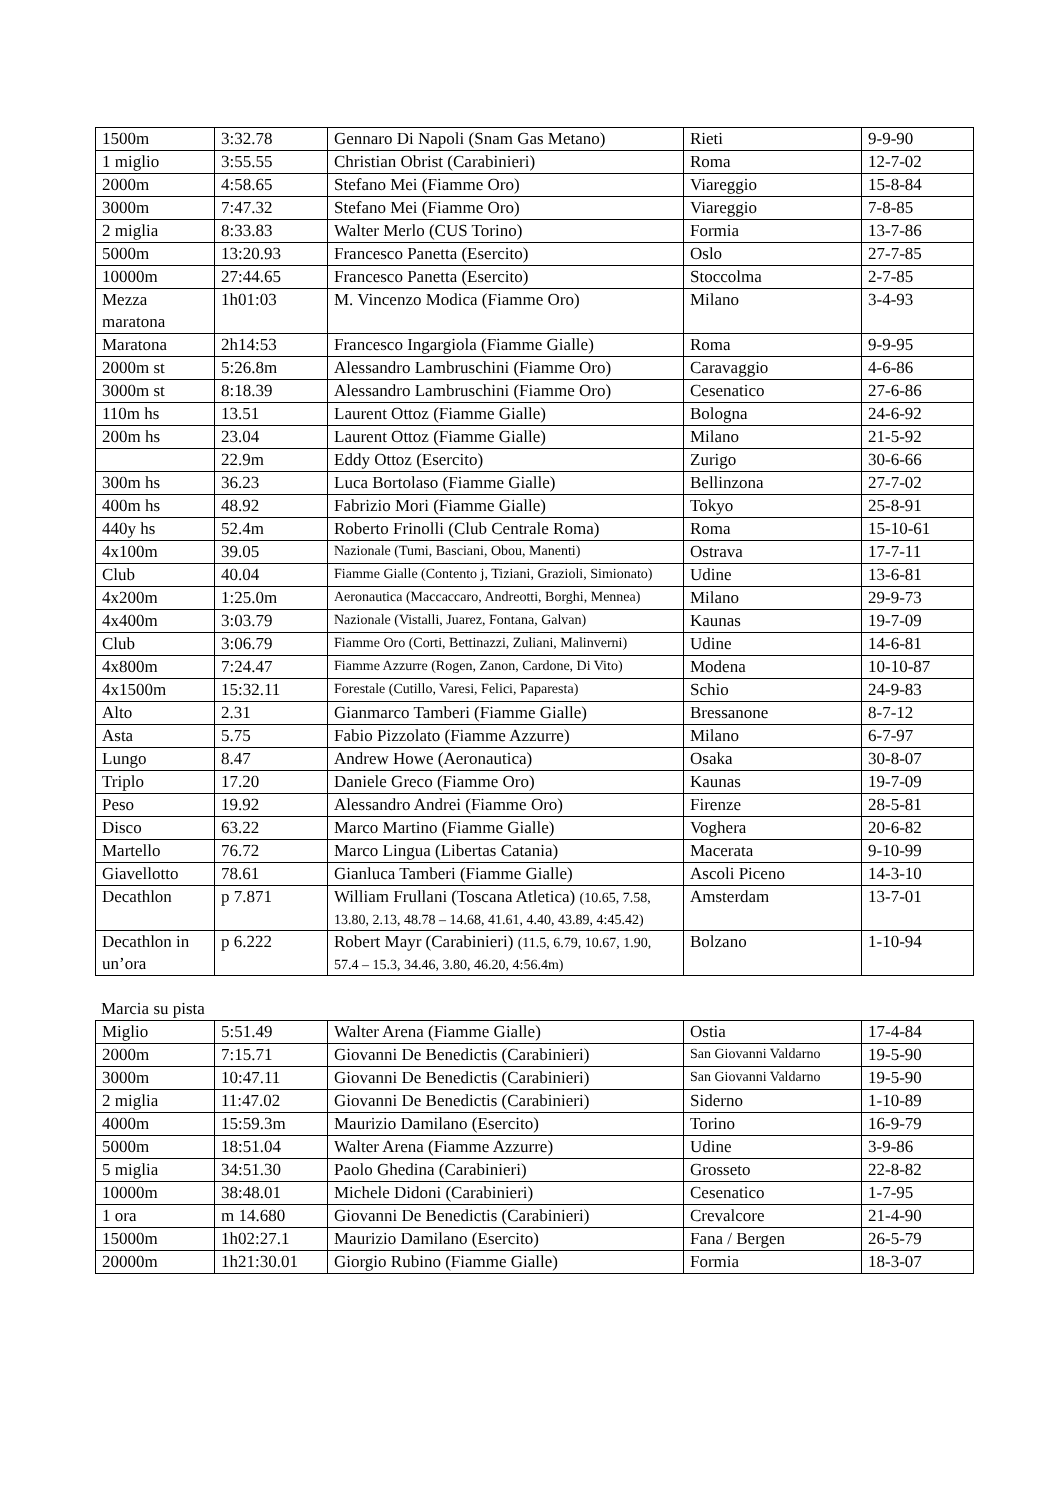| 1500m | 3:32.78 | Gennaro Di Napoli (Snam Gas Metano) | Rieti | 9-9-90 |
| 1 miglio | 3:55.55 | Christian Obrist (Carabinieri) | Roma | 12-7-02 |
| 2000m | 4:58.65 | Stefano Mei (Fiamme Oro) | Viareggio | 15-8-84 |
| 3000m | 7:47.32 | Stefano Mei (Fiamme Oro) | Viareggio | 7-8-85 |
| 2 miglia | 8:33.83 | Walter Merlo (CUS Torino) | Formia | 13-7-86 |
| 5000m | 13:20.93 | Francesco Panetta (Esercito) | Oslo | 27-7-85 |
| 10000m | 27:44.65 | Francesco Panetta (Esercito) | Stoccolma | 2-7-85 |
| Mezza maratona | 1h01:03 | M. Vincenzo Modica (Fiamme Oro) | Milano | 3-4-93 |
| Maratona | 2h14:53 | Francesco Ingargiola (Fiamme Gialle) | Roma | 9-9-95 |
| 2000m st | 5:26.8m | Alessandro Lambruschini (Fiamme Oro) | Caravaggio | 4-6-86 |
| 3000m st | 8:18.39 | Alessandro Lambruschini (Fiamme Oro) | Cesenatico | 27-6-86 |
| 110m hs | 13.51 | Laurent Ottoz (Fiamme Gialle) | Bologna | 24-6-92 |
| 200m hs | 23.04 | Laurent Ottoz (Fiamme Gialle) | Milano | 21-5-92 |
| | 22.9m | Eddy Ottoz (Esercito) | Zurigo | 30-6-66 |
| 300m hs | 36.23 | Luca Bortolaso (Fiamme Gialle) | Bellinzona | 27-7-02 |
| 400m hs | 48.92 | Fabrizio Mori (Fiamme Gialle) | Tokyo | 25-8-91 |
| 440y hs | 52.4m | Roberto Frinolli (Club Centrale Roma) | Roma | 15-10-61 |
| 4x100m | 39.05 | Nazionale (Tumi, Basciani, Obou, Manenti) | Ostrava | 17-7-11 |
| Club | 40.04 | Fiamme Gialle (Contento j, Tiziani, Grazioli, Simionato) | Udine | 13-6-81 |
| 4x200m | 1:25.0m | Aeronautica (Maccaccaro, Andreotti, Borghi, Mennea) | Milano | 29-9-73 |
| 4x400m | 3:03.79 | Nazionale (Vistalli, Juarez, Fontana, Galvan) | Kaunas | 19-7-09 |
| Club | 3:06.79 | Fiamme Oro (Corti, Bettinazzi, Zuliani, Malinverni) | Udine | 14-6-81 |
| 4x800m | 7:24.47 | Fiamme Azzurre (Rogen, Zanon, Cardone, Di Vito) | Modena | 10-10-87 |
| 4x1500m | 15:32.11 | Forestale (Cutillo, Varesi, Felici, Paparesta) | Schio | 24-9-83 |
| Alto | 2.31 | Gianmarco Tamberi (Fiamme Gialle) | Bressanone | 8-7-12 |
| Asta | 5.75 | Fabio Pizzolato (Fiamme Azzurre) | Milano | 6-7-97 |
| Lungo | 8.47 | Andrew Howe (Aeronautica) | Osaka | 30-8-07 |
| Triplo | 17.20 | Daniele Greco (Fiamme Oro) | Kaunas | 19-7-09 |
| Peso | 19.92 | Alessandro Andrei (Fiamme Oro) | Firenze | 28-5-81 |
| Disco | 63.22 | Marco Martino (Fiamme Gialle) | Voghera | 20-6-82 |
| Martello | 76.72 | Marco Lingua (Libertas Catania) | Macerata | 9-10-99 |
| Giavellotto | 78.61 | Gianluca Tamberi (Fiamme Gialle) | Ascoli Piceno | 14-3-10 |
| Decathlon | p 7.871 | William Frullani (Toscana Atletica) (10.65, 7.58, 13.80, 2.13, 48.78 – 14.68, 41.61, 4.40, 43.89, 4:45.42) | Amsterdam | 13-7-01 |
| Decathlon in un’ora | p 6.222 | Robert Mayr (Carabinieri) (11.5, 6.79, 10.67, 1.90, 57.4 – 15.3, 34.46, 3.80, 46.20, 4:56.4m) | Bolzano | 1-10-94 |
Marcia su pista
| Miglio | 5:51.49 | Walter Arena (Fiamme Gialle) | Ostia | 17-4-84 |
| 2000m | 7:15.71 | Giovanni De Benedictis (Carabinieri) | San Giovanni Valdarno | 19-5-90 |
| 3000m | 10:47.11 | Giovanni De Benedictis (Carabinieri) | San Giovanni Valdarno | 19-5-90 |
| 2 miglia | 11:47.02 | Giovanni De Benedictis (Carabinieri) | Siderno | 1-10-89 |
| 4000m | 15:59.3m | Maurizio Damilano (Esercito) | Torino | 16-9-79 |
| 5000m | 18:51.04 | Walter Arena (Fiamme Azzurre) | Udine | 3-9-86 |
| 5 miglia | 34:51.30 | Paolo Ghedina (Carabinieri) | Grosseto | 22-8-82 |
| 10000m | 38:48.01 | Michele Didoni (Carabinieri) | Cesenatico | 1-7-95 |
| 1 ora | m 14.680 | Giovanni De Benedictis (Carabinieri) | Crevalcore | 21-4-90 |
| 15000m | 1h02:27.1 | Maurizio Damilano (Esercito) | Fana / Bergen | 26-5-79 |
| 20000m | 1h21:30.01 | Giorgio Rubino (Fiamme Gialle) | Formia | 18-3-07 |